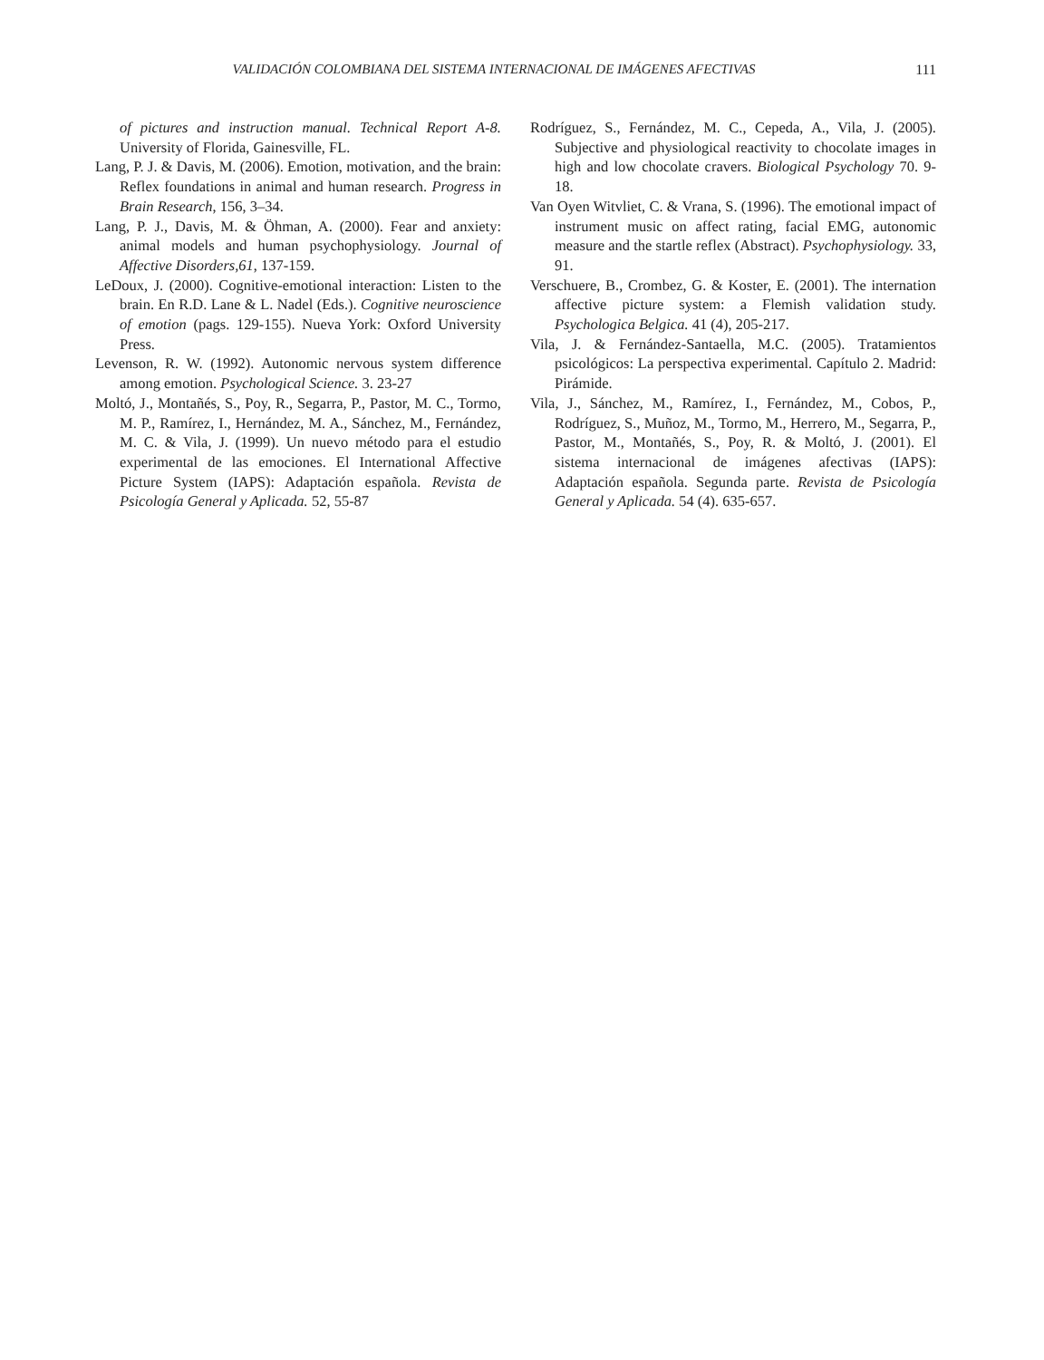VALIDACIÓN COLOMBIANA DEL SISTEMA INTERNACIONAL DE IMÁGENES AFECTIVAS 111
of pictures and instruction manual. Technical Report A-8. University of Florida, Gainesville, FL.
Lang, P. J. & Davis, M. (2006). Emotion, motivation, and the brain: Reflex foundations in animal and human research. Progress in Brain Research, 156, 3–34.
Lang, P. J., Davis, M. & Öhman, A. (2000). Fear and anxiety: animal models and human psychophysiology. Journal of Affective Disorders,61, 137-159.
LeDoux, J. (2000). Cognitive-emotional interaction: Listen to the brain. En R.D. Lane & L. Nadel (Eds.). Cognitive neuroscience of emotion (pags. 129-155). Nueva York: Oxford University Press.
Levenson, R. W. (1992). Autonomic nervous system difference among emotion. Psychological Science. 3. 23-27
Moltó, J., Montañés, S., Poy, R., Segarra, P., Pastor, M. C., Tormo, M. P., Ramírez, I., Hernández, M. A., Sánchez, M., Fernández, M. C. & Vila, J. (1999). Un nuevo método para el estudio experimental de las emociones. El International Affective Picture System (IAPS): Adaptación española. Revista de Psicología General y Aplicada. 52, 55-87
Rodríguez, S., Fernández, M. C., Cepeda, A., Vila, J. (2005). Subjective and physiological reactivity to chocolate images in high and low chocolate cravers. Biological Psychology 70. 9-18.
Van Oyen Witvliet, C. & Vrana, S. (1996). The emotional impact of instrument music on affect rating, facial EMG, autonomic measure and the startle reflex (Abstract). Psychophysiology. 33, 91.
Verschuere, B., Crombez, G. & Koster, E. (2001). The internation affective picture system: a Flemish validation study. Psychologica Belgica. 41 (4), 205-217.
Vila, J. & Fernández-Santaella, M.C. (2005). Tratamientos psicológicos: La perspectiva experimental. Capítulo 2. Madrid: Pirámide.
Vila, J., Sánchez, M., Ramírez, I., Fernández, M., Cobos, P., Rodríguez, S., Muñoz, M., Tormo, M., Herrero, M., Segarra, P., Pastor, M., Montañés, S., Poy, R. & Moltó, J. (2001). El sistema internacional de imágenes afectivas (IAPS): Adaptación española. Segunda parte. Revista de Psicología General y Aplicada. 54 (4). 635-657.